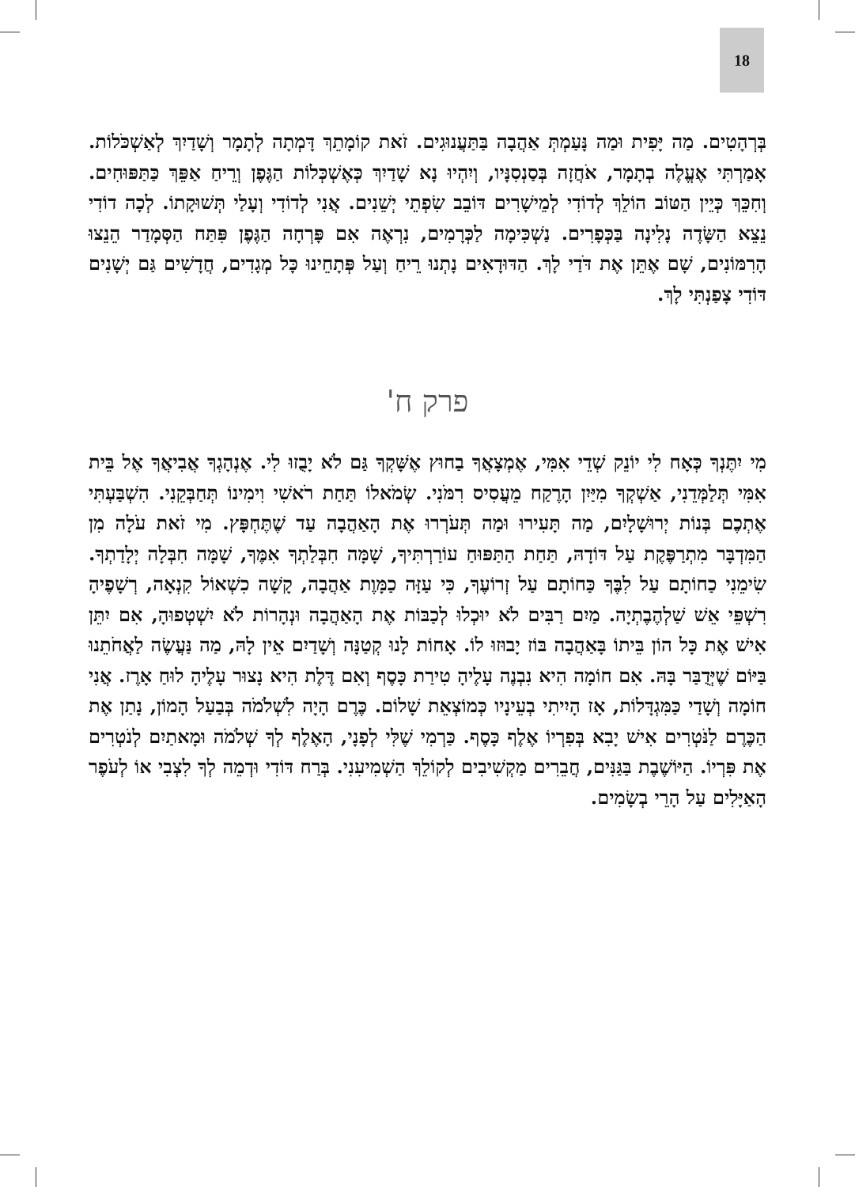18
בְּרְהָטִים. מַה יָּפִית וּמַה נָּעַמְתְּ אַהֲבָה בַּתַּעֲנוּגִים. זֹאת קוֹמָתֵךְ דָּמְתָה לְתָמָר וְשָׁדַיִךְ לְאַשְׁכֹּלוֹת. אָמַרְתִּי אֶעֱלֶה בְתָמָר, אֹחֲזָה בְּסַנְסִנָּיו, וְיִהְיוּ נָא שָׁדַיִךְ כְּאֶשְׁכְּלוֹת הַגֶּפֶן וְרֵיחַ אַפֵּךְ כַּתַּפּוּחִים. וְחִכֵּךְ כְּיֵין הַטּוֹב הוֹלֵךְ לְדוֹדִי לְמֵישָׁרִים דּוֹבֵב שִׂפְתֵי יְשֵׁנִים. אֲנִי לְדוֹדִי וְעָלַי תְּשׁוּקָתוֹ. לְכָה דוֹדִי נֵצֵא הַשָּׂדֶה נָלִינָה בַּכְּפָרִים. נַשְׁכִּימָה לַכְּרָמִים, נִרְאֶה אִם פָּרְחָה הַגֶּפֶן פִּתַּח הַסְּמָדַר הֵנֵצוּ הָרִמּוֹנִים, שָׁם אֶתֵּן אֶת דֹּדַי לָךְ. הַדּוּדָאִים נָתְנוּ רֵיחַ וְעַל פְּתָחֵינוּ כָּל מְגָדִים, חֲדָשִׁים גַּם יְשָׁנִים דּוֹדִי צָפַנְתִּי לָךְ.
פרק ח'
מִי יִתֶּנְךָ כְּאָח לִי יוֹנֵק שְׁדֵי אִמִּי, אֶמְצָאֲךָ בַחוּץ אֶשָּׁקְךָ גַּם לֹא יָבֻזוּ לִי. אֶנְהָגְךָ אֲבִיאֲךָ אֶל בֵּית אִמִּי תְּלַמְּדֵנִי, אַשְׁקְךָ מִיַּיִן הָרֶקַח מֵעֲסִיס רִמֹּנִי. שְׂמֹאלוֹ תַּחַת רֹאשִׁי וִימִינוֹ תְּחַבְּקֵנִי. הִשְׁבַּעְתִּי אֶתְכֶם בְּנוֹת יְרוּשָׁלָיִם, מַה תָּעִירוּ וּמַה תְּעֹרְרוּ אֶת הָאַהֲבָה עַד שֶׁתֶּחְפָּץ. מִי זֹאת עֹלָה מִן הַמִּדְבָּר מִתְרַפֶּקֶת עַל דּוֹדָהּ, תַּחַת הַתַּפּוּחַ עוֹרַרְתִּיךָ, שָׁמָּה חִבְּלַתְךָ אִמֶּךָ, שָׁמָּה חִבְּלָה יְלָדַתְךָ. שִׂימֵנִי כַחוֹתָם עַל לִבֶּךָ כַּחוֹתָם עַל זְרוֹעֶךָ, כִּי עַזָּה כַמָּוֶת אַהֲבָה, קָשָׁה כִשְׁאוֹל קִנְאָה, רְשָׁפֶיהָ רִשְׁפֵּי אֵשׁ שַׁלְהֶבֶתְיָה. מַיִם רַבִּים לֹא יוּכְלוּ לְכַבּוֹת אֶת הָאַהֲבָה וּנְהָרוֹת לֹא יִשְׁטְפוּהָ, אִם יִתֵּן אִישׁ אֶת כָּל הוֹן בֵּיתוֹ בָּאַהֲבָה בּוֹז יָבוּזוּ לוֹ. אָחוֹת לָנוּ קְטַנָּה וְשָׁדַיִם אֵין לָהּ, מַה נַּעֲשֶׂה לַאֲחֹתֵנוּ בַּיּוֹם שֶׁיְּדֻבַּר בָּהּ. אִם חוֹמָה הִיא נִבְנֶה עָלֶיהָ טִירַת כָּסֶף וְאִם דֶּלֶת הִיא נָצוּר עָלֶיהָ לוּחַ אָרֶז. אֲנִי חוֹמָה וְשָׁדַי כַּמִּגְדָּלוֹת, אָז הָיִיתִי בְעֵינָיו כְּמוֹצְאֵת שָׁלוֹם. כֶּרֶם הָיָה לִשְׁלֹמֹה בְּבַעַל הָמוֹן, נָתַן אֶת הַכֶּרֶם לַנֹּטְרִים אִישׁ יָבִא בְּפִרְיוֹ אֶלֶף כָּסֶף. כַּרְמִי שֶׁלִּי לְפָנָי, הָאֶלֶף לְךָ שְׁלֹמֹה וּמָאתַיִם לְנֹטְרִים אֶת פִּרְיוֹ. הַיּוֹשֶׁבֶת בַּגַּנִּים, חֲבֵרִים מַקְשִׁיבִים לְקוֹלֵךְ הַשְׁמִיעִנִי. בְּרַח דּוֹדִי וּדְמֵה לְךָ לִצְבִי אוֹ לְעֹפֶר הָאַיָּלִים עַל הָרֵי בְשָׂמִים.